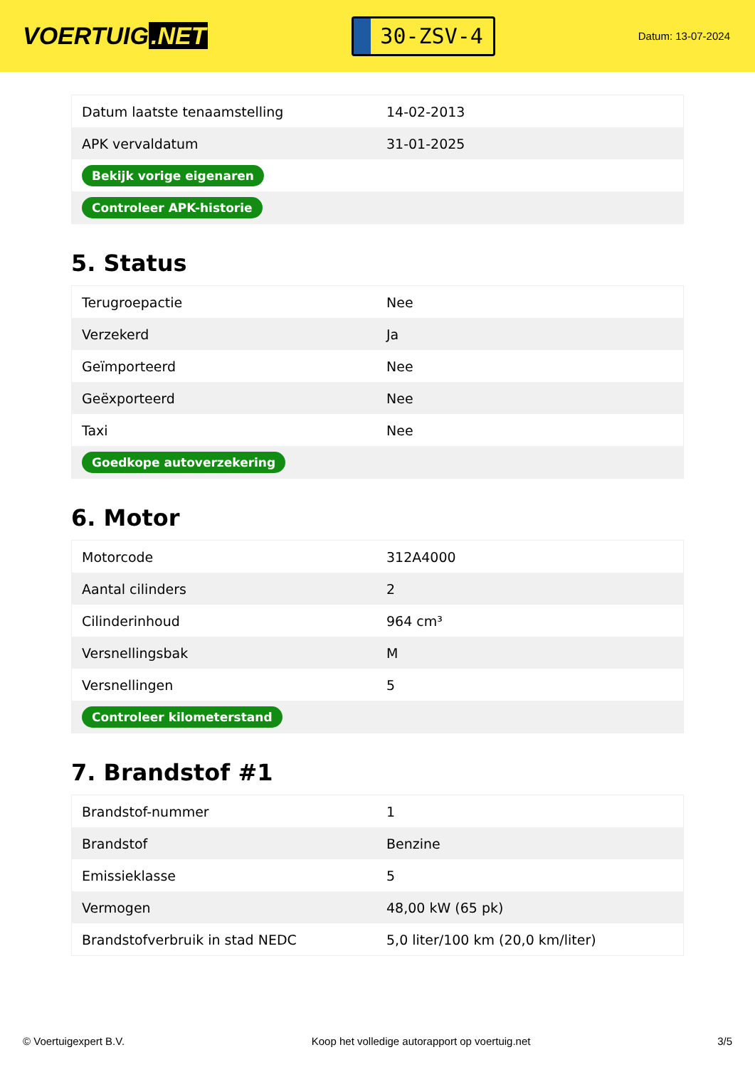VOERTUIG.NET
30-ZSV-4
Datum: 13-07-2024
| Datum laatste tenaamstelling | 14-02-2013 |
| APK vervaldatum | 31-01-2025 |
| Bekijk vorige eigenaren | |
| Controleer APK-historie | |
5. Status
| Terugroepactie | Nee |
| Verzekerd | Ja |
| Geïmporteerd | Nee |
| Geëxporteerd | Nee |
| Taxi | Nee |
| Goedkope autoverzekering | |
6. Motor
| Motorcode | 312A4000 |
| Aantal cilinders | 2 |
| Cilinderinhoud | 964 cm³ |
| Versnellingsbak | M |
| Versnellingen | 5 |
| Controleer kilometerstand | |
7. Brandstof #1
| Brandstof-nummer | 1 |
| Brandstof | Benzine |
| Emissieklasse | 5 |
| Vermogen | 48,00 kW (65 pk) |
| Brandstofverbruik in stad NEDC | 5,0 liter/100 km (20,0 km/liter) |
© Voertuigexpert B.V. Koop het volledige autorapport op voertuig.net 3/5